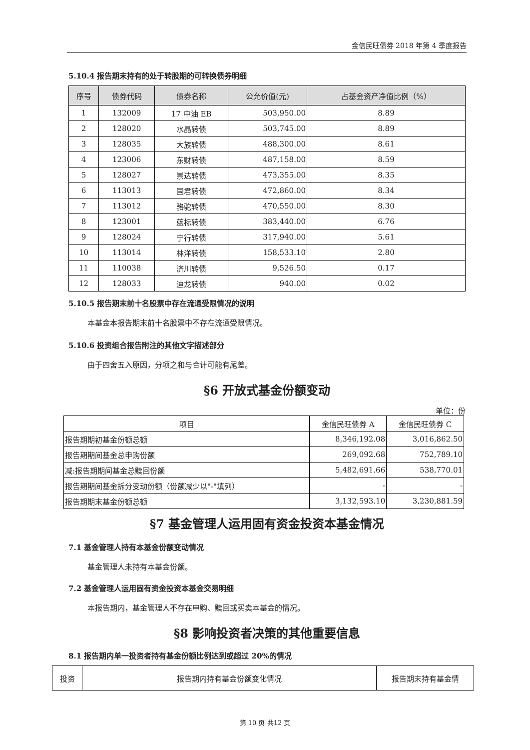金信民旺债券 2018 年第 4 季度报告
5.10.4 报告期末持有的处于转股期的可转换债券明细
| 序号 | 债券代码 | 债券名称 | 公允价值(元) | 占基金资产净值比例（%） |
| --- | --- | --- | --- | --- |
| 1 | 132009 | 17 中油 EB | 503,950.00 | 8.89 |
| 2 | 128020 | 水晶转债 | 503,745.00 | 8.89 |
| 3 | 128035 | 大族转债 | 488,300.00 | 8.61 |
| 4 | 123006 | 东财转债 | 487,158.00 | 8.59 |
| 5 | 128027 | 崇达转债 | 473,355.00 | 8.35 |
| 6 | 113013 | 国君转债 | 472,860.00 | 8.34 |
| 7 | 113012 | 骆驼转债 | 470,550.00 | 8.30 |
| 8 | 123001 | 蓝标转债 | 383,440.00 | 6.76 |
| 9 | 128024 | 宁行转债 | 317,940.00 | 5.61 |
| 10 | 113014 | 林洋转债 | 158,533.10 | 2.80 |
| 11 | 110038 | 济川转债 | 9,526.50 | 0.17 |
| 12 | 128033 | 迪龙转债 | 940.00 | 0.02 |
5.10.5 报告期末前十名股票中存在流通受限情况的说明
本基金本报告期末前十名股票中不存在流通受限情况。
5.10.6 投资组合报告附注的其他文字描述部分
由于四舍五入原因，分项之和与合计可能有尾差。
§6 开放式基金份额变动
单位：份
| 项目 | 金信民旺债券 A | 金信民旺债券 C |
| 报告期期初基金份额总额 | 8,346,192.08 | 3,016,862.50 |
| 报告期期间基金总申购份额 | 269,092.68 | 752,789.10 |
| 减:报告期期间基金总赎回份额 | 5,482,691.66 | 538,770.01 |
| 报告期期间基金拆分变动份额（份额减少以"-"填列） | - | - |
| 报告期期末基金份额总额 | 3,132,593.10 | 3,230,881.59 |
§7 基金管理人运用固有资金投资本基金情况
7.1 基金管理人持有本基金份额变动情况
基金管理人未持有本基金份额。
7.2 基金管理人运用固有资金投资本基金交易明细
本报告期内，基金管理人不存在申购、赎回或买卖本基金的情况。
§8 影响投资者决策的其他重要信息
8.1 报告期内单一投资者持有基金份额比例达到或超过 20%的情况
| 投资 | 报告期内持有基金份额变化情况 | 报告期末持有基金情 |
第 10 页 共12 页